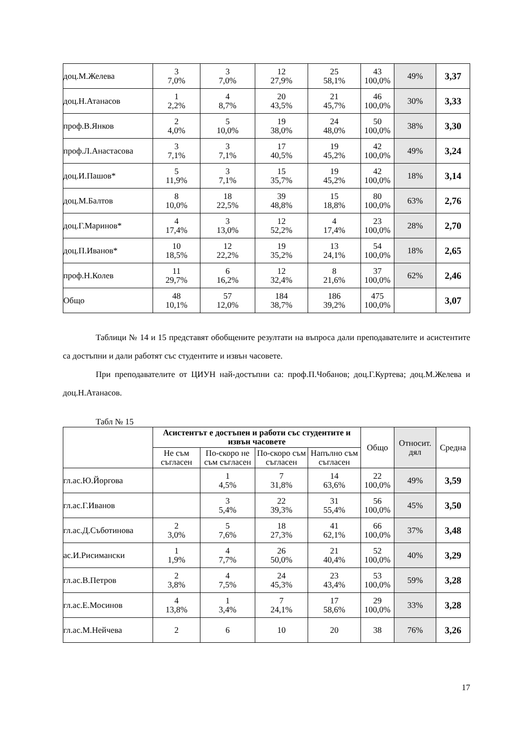| доц.М.Желева | 3 7,0% | 3 7,0% | 12 27,9% | 25 58,1% | 43 100,0% | 49% | 3,37 |
| доц.Н.Атанасов | 1 2,2% | 4 8,7% | 20 43,5% | 21 45,7% | 46 100,0% | 30% | 3,33 |
| проф.В.Янков | 2 4,0% | 5 10,0% | 19 38,0% | 24 48,0% | 50 100,0% | 38% | 3,30 |
| проф.Л.Анастасова | 3 7,1% | 3 7,1% | 17 40,5% | 19 45,2% | 42 100,0% | 49% | 3,24 |
| доц.И.Пашов* | 5 11,9% | 3 7,1% | 15 35,7% | 19 45,2% | 42 100,0% | 18% | 3,14 |
| доц.М.Балтов | 8 10,0% | 18 22,5% | 39 48,8% | 15 18,8% | 80 100,0% | 63% | 2,76 |
| доц.Г.Маринов* | 4 17,4% | 3 13,0% | 12 52,2% | 4 17,4% | 23 100,0% | 28% | 2,70 |
| доц.П.Иванов* | 10 18,5% | 12 22,2% | 19 35,2% | 13 24,1% | 54 100,0% | 18% | 2,65 |
| проф.Н.Колев | 11 29,7% | 6 16,2% | 12 32,4% | 8 21,6% | 37 100,0% | 62% | 2,46 |
| Общо | 48 10,1% | 57 12,0% | 184 38,7% | 186 39,2% | 475 100,0% | | 3,07 |
Таблици № 14 и 15 представят обобщените резултати на въпроса дали преподавателите и асистентите са достъпни и дали работят със студентите и извън часовете.
При преподавателите от ЦИУН най-достъпни са: проф.П.Чобанов; доц.Г.Куртева; доц.М.Желева и доц.Н.Атанасов.
Табл № 15
| | Асистентът е достъпен и работи със студентите и извън часовете | | | | Общо | Относит. дял | Средна |
| | Не съм съгласен | По-скоро не съм съгласен | По-скоро съм съгласен | Напълно съм съгласен | | | |
| гл.ас.Ю.Йоргова | | 1 4,5% | 7 31,8% | 14 63,6% | 22 100,0% | 49% | 3,59 |
| гл.ас.Г.Иванов | | 3 5,4% | 22 39,3% | 31 55,4% | 56 100,0% | 45% | 3,50 |
| гл.ас.Д.Съботинова | 2 3,0% | 5 7,6% | 18 27,3% | 41 62,1% | 66 100,0% | 37% | 3,48 |
| ас.И.Рисимански | 1 1,9% | 4 7,7% | 26 50,0% | 21 40,4% | 52 100,0% | 40% | 3,29 |
| гл.ас.В.Петров | 2 3,8% | 4 7,5% | 24 45,3% | 23 43,4% | 53 100,0% | 59% | 3,28 |
| гл.ас.Е.Мосинов | 4 13,8% | 1 3,4% | 7 24,1% | 17 58,6% | 29 100,0% | 33% | 3,28 |
| гл.ас.М.Нейчева | 2 | 6 | 10 | 20 | 38 | 76% | 3,26 |
17